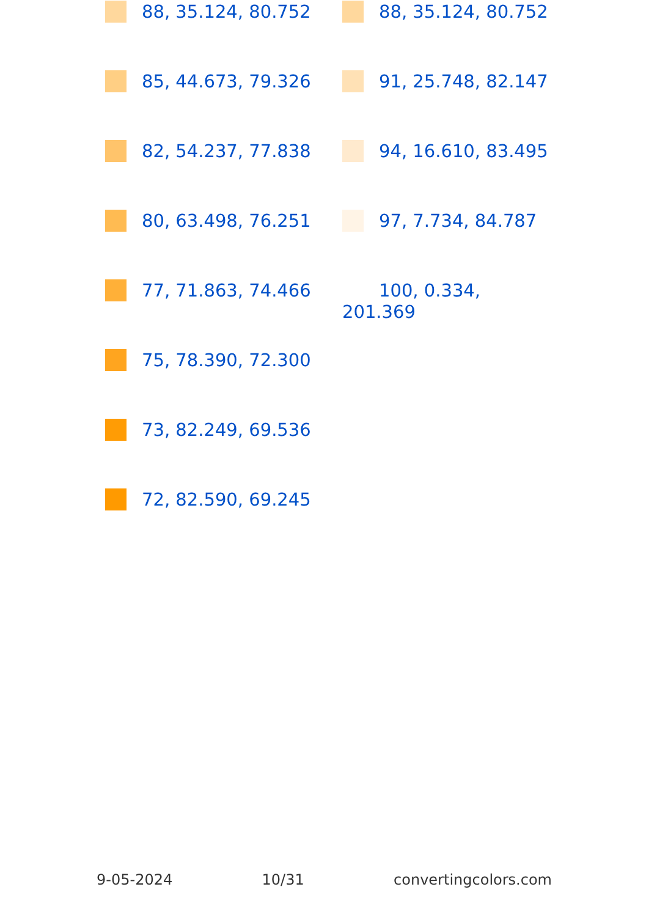88, 35.124, 80.752
85, 44.673, 79.326
82, 54.237, 77.838
80, 63.498, 76.251
77, 71.863, 74.466
75, 78.390, 72.300
73, 82.249, 69.536
72, 82.590, 69.245
88, 35.124, 80.752
91, 25.748, 82.147
94, 16.610, 83.495
97, 7.734, 84.787
100, 0.334,
201.369
9-05-2024 10/31 convertingcolors.com